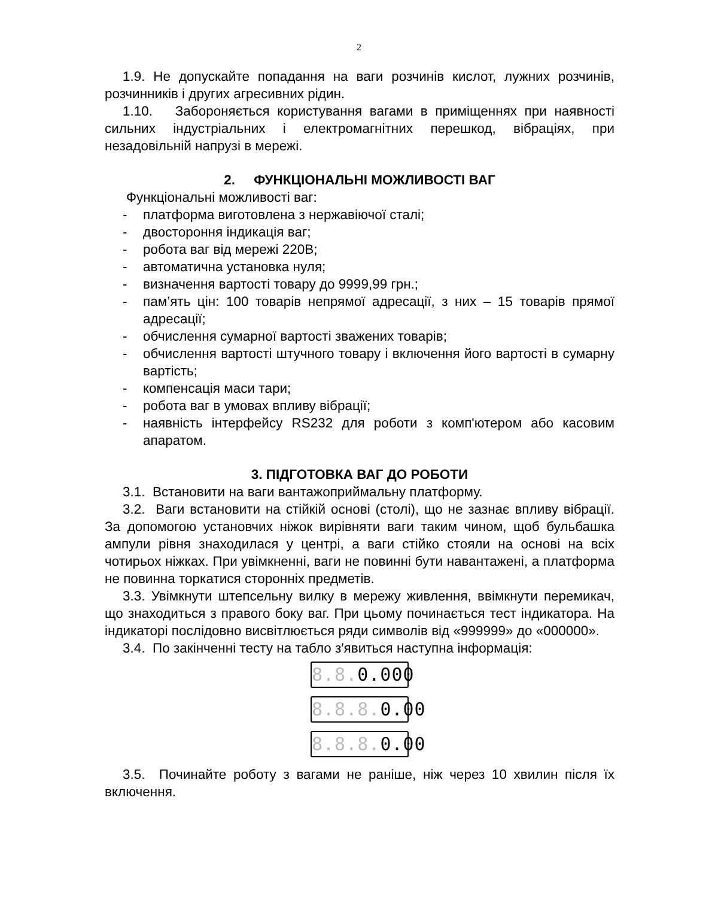2
1.9. Не допускайте попадання на ваги розчинів кислот, лужних розчинів, розчинників і других агресивних рідин.
1.10. Забороняється користування вагами в приміщеннях при наявності сильних індустріальних і електромагнітних перешкод, вібраціях, при незадовільній напрузі в мережі.
2. ФУНКЦІОНАЛЬНІ МОЖЛИВОСТІ ВАГ
Функціональні можливості ваг:
- платформа виготовлена з нержавіючої сталі;
- двостороння індикація ваг;
- робота ваг від мережі 220В;
- автоматична установка нуля;
- визначення вартості товару до 9999,99 грн.;
- пам’ять цін: 100 товарів непрямої адресації, з них – 15 товарів прямої адресації;
- обчислення сумарної вартості зважених товарів;
- обчислення вартості штучного товару і включення його вартості в сумарну вартість;
- компенсація маси тари;
- робота ваг в умовах впливу вібрації;
- наявність інтерфейсу RS232 для роботи з комп'ютером або касовим апаратом.
3. ПІДГОТОВКА ВАГ ДО РОБОТИ
3.1. Встановити на ваги вантажоприймальну платформу.
3.2. Ваги встановити на стійкій основі (столі), що не зазнає впливу вібрації. За допомогою установчих ніжок вирівняти ваги таким чином, щоб бульбашка ампули рівня знаходилася у центрі, а ваги стійко стояли на основі на всіх чотирьох ніжках. При увімкненні, ваги не повинні бути навантажені, а платформа не повинна торкатися сторонніх предметів.
3.3. Увімкнути штепсельну вилку в мережу живлення, ввімкнути перемикач, що знаходиться з правого боку ваг. При цьому починається тест індикатора. На індикаторі послідовно висвітлюється ряди символів від «999999» до «000000».
3.4. По закінченні тесту на табло з′явиться наступна інформація:
8.8. 0.000
8.8.8. 0.00
8.8.8. 0.00
3.5. Починайте роботу з вагами не раніше, ніж через 10 хвилин після їх включення.